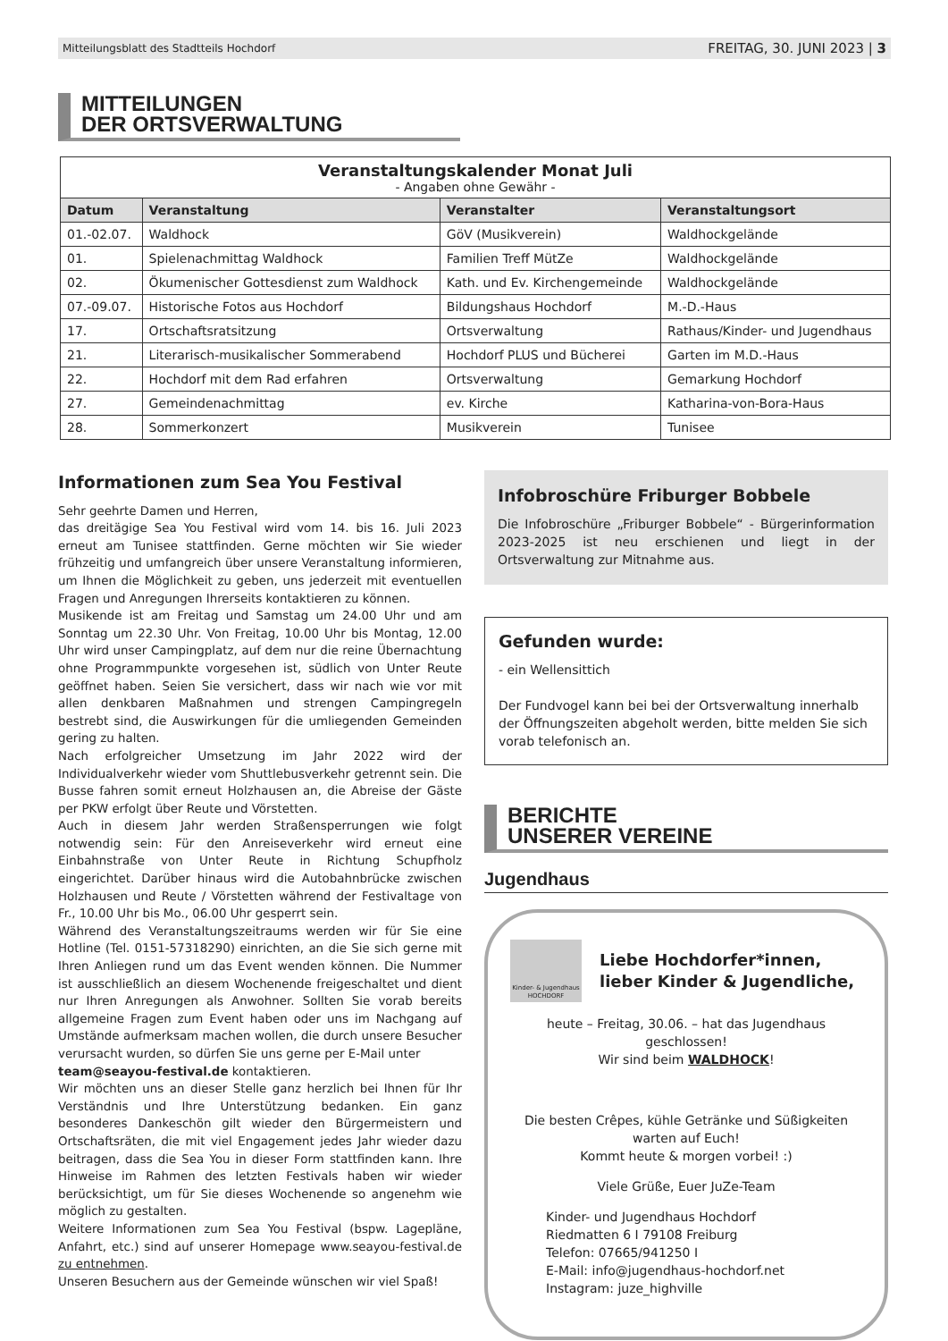Mitteilungsblatt des Stadtteils Hochdorf FREITAG, 30. JUNI 2023 | 3
MITTEILUNGEN
DER ORTSVERWALTUNG
| Veranstaltungskalender Monat Juli - Angaben ohne Gewähr - | | | |
| Datum | Veranstaltung | Veranstalter | Veranstaltungsort |
| 01.-02.07. | Waldhock | GöV (Musikverein) | Waldhockgelände |
| 01. | Spielenachmittag Waldhock | Familien Treff MütZe | Waldhockgelände |
| 02. | Ökumenischer Gottesdienst zum Waldhock | Kath. und Ev. Kirchengemeinde | Waldhockgelände |
| 07.-09.07. | Historische Fotos aus Hochdorf | Bildungshaus Hochdorf | M.-D.-Haus |
| 17. | Ortschaftsratsitzung | Ortsverwaltung | Rathaus/Kinder- und Jugendhaus |
| 21. | Literarisch-musikalischer Sommerabend | Hochdorf PLUS und Bücherei | Garten im M.D.-Haus |
| 22. | Hochdorf mit dem Rad erfahren | Ortsverwaltung | Gemarkung Hochdorf |
| 27. | Gemeindenachmittag | ev. Kirche | Katharina-von-Bora-Haus |
| 28. | Sommerkonzert | Musikverein | Tunisee |
Informationen zum Sea You Festival
Sehr geehrte Damen und Herren,
das dreitägige Sea You Festival wird vom 14. bis 16. Juli 2023 erneut am Tunisee stattfinden. Gerne möchten wir Sie wieder frühzeitig und umfangreich über unsere Veranstaltung informieren, um Ihnen die Möglichkeit zu geben, uns jederzeit mit eventuellen Fragen und Anregungen Ihrerseits kontaktieren zu können.
Musikende ist am Freitag und Samstag um 24.00 Uhr und am Sonntag um 22.30 Uhr. Von Freitag, 10.00 Uhr bis Montag, 12.00 Uhr wird unser Campingplatz, auf dem nur die reine Übernachtung ohne Programmpunkte vorgesehen ist, südlich von Unter Reute geöffnet haben. Seien Sie versichert, dass wir nach wie vor mit allen denkbaren Maßnahmen und strengen Campingregeln bestrebt sind, die Auswirkungen für die umliegenden Gemeinden gering zu halten.
Nach erfolgreicher Umsetzung im Jahr 2022 wird der Individualverkehr wieder vom Shuttlebusverkehr getrennt sein. Die Busse fahren somit erneut Holzhausen an, die Abreise der Gäste per PKW erfolgt über Reute und Vörstetten.
Auch in diesem Jahr werden Straßensperrungen wie folgt notwendig sein: Für den Anreiseverkehr wird erneut eine Einbahnstraße von Unter Reute in Richtung Schupfholz eingerichtet. Darüber hinaus wird die Autobahnbrücke zwischen Holzhausen und Reute / Vörstetten während der Festivaltage von Fr., 10.00 Uhr bis Mo., 06.00 Uhr gesperrt sein.
Während des Veranstaltungszeitraums werden wir für Sie eine Hotline (Tel. 0151-57318290) einrichten, an die Sie sich gerne mit Ihren Anliegen rund um das Event wenden können. Die Nummer ist ausschließlich an diesem Wochenende freigeschaltet und dient nur Ihren Anregungen als Anwohner. Sollten Sie vorab bereits allgemeine Fragen zum Event haben oder uns im Nachgang auf Umstände aufmerksam machen wollen, die durch unsere Besucher verursacht wurden, so dürfen Sie uns gerne per E-Mail unter
team@seayou-festival.de kontaktieren.
Wir möchten uns an dieser Stelle ganz herzlich bei Ihnen für Ihr Verständnis und Ihre Unterstützung bedanken. Ein ganz besonderes Dankeschön gilt wieder den Bürgermeistern und Ortschaftsräten, die mit viel Engagement jedes Jahr wieder dazu beitragen, dass die Sea You in dieser Form stattfinden kann. Ihre Hinweise im Rahmen des letzten Festivals haben wir wieder berücksichtigt, um für Sie dieses Wochenende so angenehm wie möglich zu gestalten.
Weitere Informationen zum Sea You Festival (bspw. Lagepläne, Anfahrt, etc.) sind auf unserer Homepage www.seayou-festival.de zu entnehmen.
Unseren Besuchern aus der Gemeinde wünschen wir viel Spaß!
Infobroschüre Friburger Bobbele
Die Infobroschüre „Friburger Bobbele“ - Bürgerinformation 2023-2025 ist neu erschienen und liegt in der Ortsverwaltung zur Mitnahme aus.
Gefunden wurde:
- ein Wellensittich
Der Fundvogel kann bei bei der Ortsverwaltung innerhalb der Öffnungszeiten abgeholt werden, bitte melden Sie sich vorab telefonisch an.
BERICHTE
UNSERER VEREINE
Jugendhaus
Kinder- & Jugendhaus HOCHDORF
Liebe Hochdorfer*innen,
lieber Kinder & Jugendliche,
heute – Freitag, 30.06. – hat das Jugendhaus geschlossen!
Wir sind beim WALDHOCK!
Die besten Crêpes, kühle Getränke und Süßigkeiten warten auf Euch!
Kommt heute & morgen vorbei! :)
Viele Grüße, Euer JuZe-Team
Kinder- und Jugendhaus Hochdorf
Riedmatten 6 I 79108 Freiburg
Telefon: 07665/941250 I
E-Mail: info@jugendhaus-hochdorf.net
Instagram: juze_highville